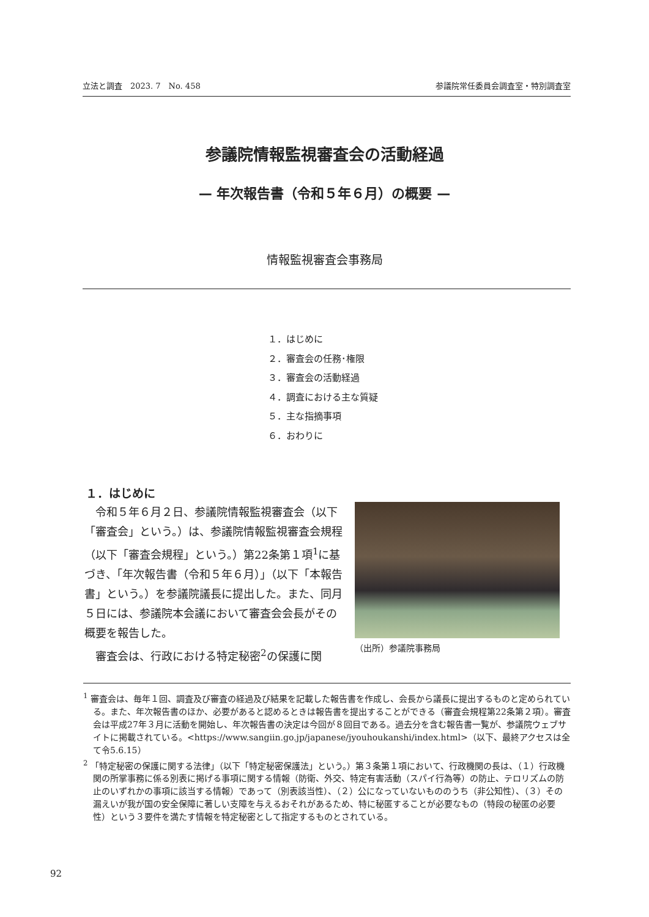立法と調査　2023. 7　No. 458 参議院常任委員会調査室・特別調査室
参議院情報監視審査会の活動経過
— 年次報告書（令和５年６月）の概要 —
情報監視審査会事務局
１．はじめに
２．審査会の任務･権限
３．審査会の活動経過
４．調査における主な質疑
５．主な指摘事項
６．おわりに
１．はじめに
　令和５年６月２日、参議院情報監視審査会（以下「審査会」という。）は、参議院情報監視審査会規程（以下「審査会規程」という。）第22条第１項<sup>1</sup>に基づき、「年次報告書（令和５年６月）」（以下「本報告書」という。）を参議院議長に提出した。また、同月５日には、参議院本会議において審査会会長がその概要を報告した。
　審査会は、行政における特定秘密<sup>2</sup>の保護に関
（出所）参議院事務局
<sup>1</sup> 審査会は、毎年１回、調査及び審査の経過及び結果を記載した報告書を作成し、会長から議長に提出するものと定められている。また、年次報告書のほか、必要があると認めるときは報告書を提出することができる（審査会規程第22条第２項）。審査会は平成27年３月に活動を開始し、年次報告書の決定は今回が８回目である。過去分を含む報告書一覧が、参議院ウェブサイトに掲載されている。<https://www.sangiin.go.jp/japanese/jyouhoukanshi/index.html>（以下、最終アクセスは全て令5.6.15）
<sup>2</sup> 「特定秘密の保護に関する法律」（以下「特定秘密保護法」という。）第３条第１項において、行政機関の長は、（１）行政機関の所掌事務に係る別表に掲げる事項に関する情報（防衛、外交、特定有害活動（スパイ行為等）の防止、テロリズムの防止のいずれかの事項に該当する情報）であって（別表該当性）、（２）公になっていないもののうち（非公知性）、（３）その漏えいが我が国の安全保障に著しい支障を与えるおそれがあるため、特に秘匿することが必要なもの（特段の秘匿の必要性）という３要件を満たす情報を特定秘密として指定するものとされている。
92